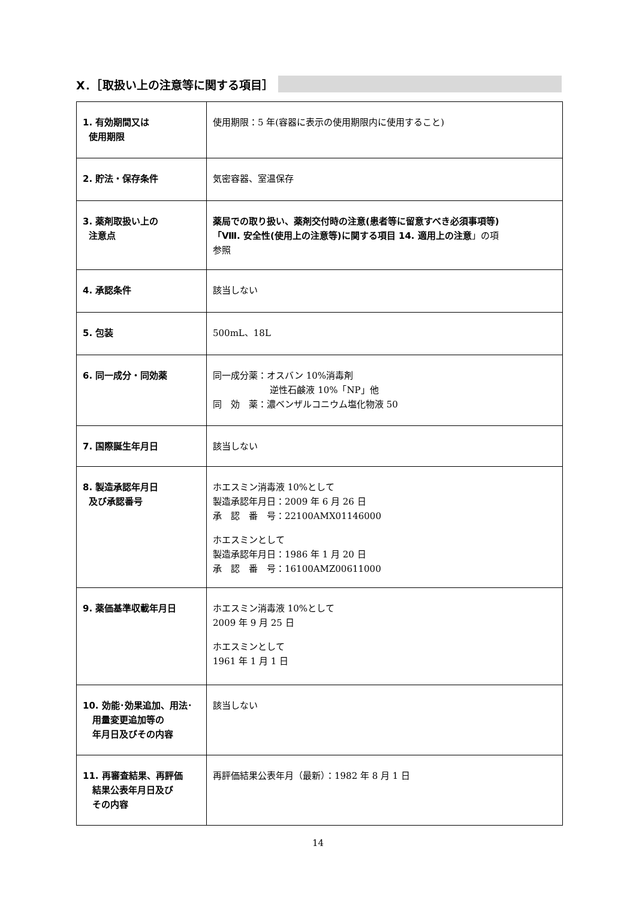Ⅹ．［取扱い上の注意等に関する項目］
| 1. 有効期間又は 使用期限 | 使用期限：5 年(容器に表示の使用期限内に使用すること) |
| 2. 貯法・保存条件 | 気密容器、室温保存 |
| 3. 薬剤取扱い上の 注意点 | 薬局での取り扱い、薬剤交付時の注意(患者等に留意すべき必須事項等) 「Ⅷ. 安全性(使用上の注意等)に関する項目 14. 適用上の注意 」の項 参照 |
| 4. 承認条件 | 該当しない |
| 5. 包装 | 500mL、18L |
| 6. 同一成分・同効薬 | 同一成分薬：オスバン 10%消毒剤 逆性石鹸液 10%「NP」他 同 効 薬：濃ベンザルコニウム塩化物液 50 |
| 7. 国際誕生年月日 | 該当しない |
| 8. 製造承認年月日 及び承認番号 | ホエスミン消毒液 10%として 製造承認年月日：2009 年 6 月 26 日 承 認 番 号：22100AMX01146000 ホエスミンとして 製造承認年月日：1986 年 1 月 20 日 承 認 番 号：16100AMZ00611000 |
| 9. 薬価基準収載年月日 | ホエスミン消毒液 10%として 2009 年 9 月 25 日 ホエスミンとして 1961 年 1 月 1 日 |
| 10. 効能･効果追加、用法･ 用量変更追加等の 年月日及びその内容 | 該当しない |
| 11. 再審査結果、再評価 結果公表年月日及び その内容 | 再評価結果公表年月（最新）：1982 年 8 月 1 日 |
14